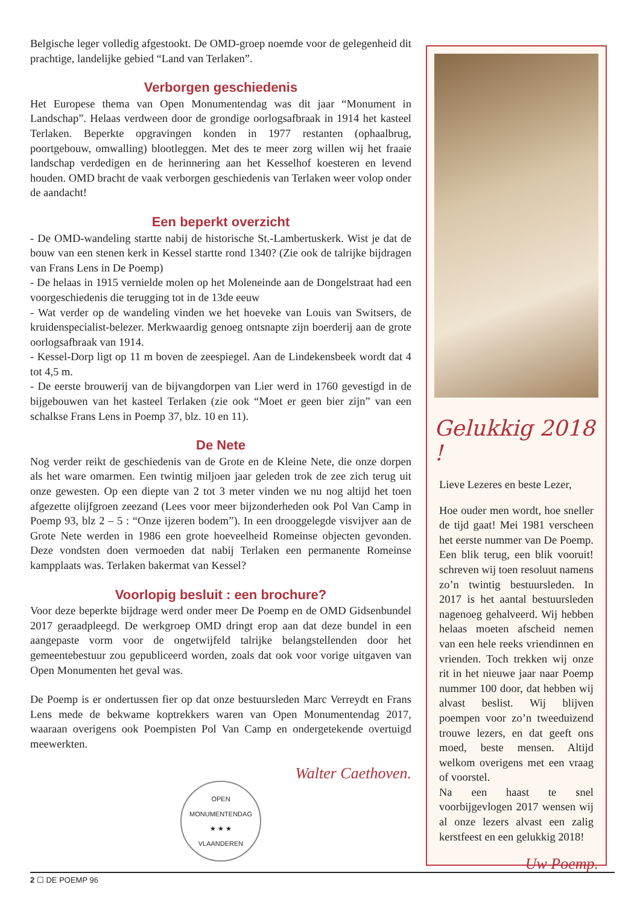Belgische leger volledig afgestookt. De OMD-groep noemde voor de gelegenheid dit prachtige, landelijke gebied “Land van Terlaken”.
Verborgen geschiedenis
Het Europese thema van Open Monumentendag was dit jaar “Monument in Landschap”. Helaas verdween door de grondige oorlogsafbraak in 1914 het kasteel Terlaken. Beperkte opgravingen konden in 1977 restanten (ophaalbrug, poortgebouw, omwalling) blootleggen. Met des te meer zorg willen wij het fraaie landschap verdedigen en de herinnering aan het Kesselhof koesteren en levend houden. OMD bracht de vaak verborgen geschiedenis van Terlaken weer volop onder de aandacht!
Een beperkt overzicht
- De OMD-wandeling startte nabij de historische St.-Lambertuskerk. Wist je dat de bouw van een stenen kerk in Kessel startte rond 1340? (Zie ook de talrijke bijdragen van Frans Lens in De Poemp)
- De helaas in 1915 vernielde molen op het Moleneinde aan de Dongelstraat had een voorgeschiedenis die terugging tot in de 13de eeuw
- Wat verder op de wandeling vinden we het hoeveke van Louis van Switsers, de kruidenspecialist-belezer. Merkwaardig genoeg ontsnapte zijn boerderij aan de grote oorlogsafbraak van 1914.
- Kessel-Dorp ligt op 11 m boven de zeespiegel. Aan de Lindekensbeek wordt dat 4 tot 4,5 m.
- De eerste brouwerij van de bijvangdorpen van Lier werd in 1760 gevestigd in de bijgebouwen van het kasteel Terlaken (zie ook “Moet er geen bier zijn” van een schalkse Frans Lens in Poemp 37, blz. 10 en 11).
De Nete
Nog verder reikt de geschiedenis van de Grote en de Kleine Nete, die onze dorpen als het ware omarmen. Een twintig miljoen jaar geleden trok de zee zich terug uit onze gewesten. Op een diepte van 2 tot 3 meter vinden we nu nog altijd het toen afgezette olijfgroen zeezand (Lees voor meer bijzonderheden ook Pol Van Camp in Poemp 93, blz 2 – 5 : “Onze ijzeren bodem”). In een drooggelegde visvijver aan de Grote Nete werden in 1986 een grote hoeveelheid Romeinse objecten gevonden. Deze vondsten doen vermoeden dat nabij Terlaken een permanente Romeinse kampplaats was. Terlaken bakermat van Kessel?
Voorlopig besluit : een brochure?
Voor deze beperkte bijdrage werd onder meer De Poemp en de OMD Gidsenbundel 2017 geraadpleegd. De werkgroep OMD dringt erop aan dat deze bundel in een aangepaste vorm voor de ongetwijfeld talrijke belangstellenden door het gemeentebestuur zou gepubliceerd worden, zoals dat ook voor vorige uitgaven van Open Monumenten het geval was.
De Poemp is er ondertussen fier op dat onze bestuursleden Marc Verreydt en Frans Lens mede de bekwame koptrekkers waren van Open Monumentendag 2017, waaraan overigens ook Poempisten Pol Van Camp en ondergetekende overtuigd meewerkten.
Walter Caethoven.
OPEN MONUMENTENDAG
★ ★ ★
VLAANDEREN
Gelukkig 2018 !
Lieve Lezeres en beste Lezer,
Hoe ouder men wordt, hoe sneller de tijd gaat! Mei 1981 verscheen het eerste nummer van De Poemp. Een blik terug, een blik vooruit! schreven wij toen resoluut namens zo’n twintig bestuursleden. In 2017 is het aantal bestuursleden nagenoeg gehalveerd. Wij hebben helaas moeten afscheid nemen van een hele reeks vriendinnen en vrienden. Toch trekken wij onze rit in het nieuwe jaar naar Poemp nummer 100 door, dat hebben wij alvast beslist. Wij blijven poempen voor zo’n tweeduizend trouwe lezers, en dat geeft ons moed, beste mensen. Altijd welkom overigens met een vraag of voorstel.
Na een haast te snel voorbijgevlogen 2017 wensen wij al onze lezers alvast een zalig kerstfeest en een gelukkig 2018!
Uw Poemp.
2 ☐ DE POEMP 96